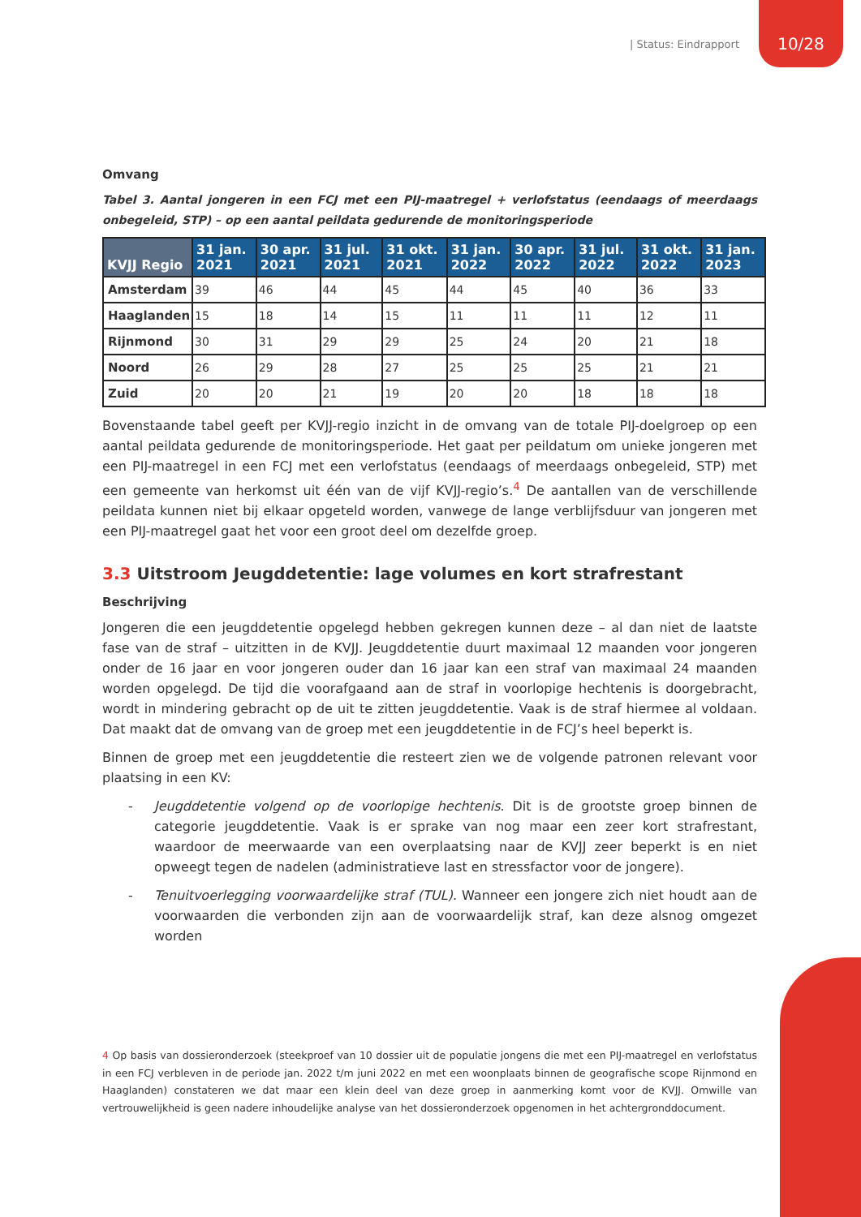| Status: Eindrapport 10/28
Omvang
Tabel 3. Aantal jongeren in een FCJ met een PIJ-maatregel + verlofstatus (eendaags of meerdaags onbegeleid, STP) – op een aantal peildata gedurende de monitoringsperiode
| KVJJ Regio | 31 jan. 2021 | 30 apr. 2021 | 31 jul. 2021 | 31 okt. 2021 | 31 jan. 2022 | 30 apr. 2022 | 31 jul. 2022 | 31 okt. 2022 | 31 jan. 2023 |
| --- | --- | --- | --- | --- | --- | --- | --- | --- | --- |
| Amsterdam | 39 | 46 | 44 | 45 | 44 | 45 | 40 | 36 | 33 |
| Haaglanden | 15 | 18 | 14 | 15 | 11 | 11 | 11 | 12 | 11 |
| Rijnmond | 30 | 31 | 29 | 29 | 25 | 24 | 20 | 21 | 18 |
| Noord | 26 | 29 | 28 | 27 | 25 | 25 | 25 | 21 | 21 |
| Zuid | 20 | 20 | 21 | 19 | 20 | 20 | 18 | 18 | 18 |
Bovenstaande tabel geeft per KVJJ-regio inzicht in de omvang van de totale PIJ-doelgroep op een aantal peildata gedurende de monitoringsperiode. Het gaat per peildatum om unieke jongeren met een PIJ-maatregel in een FCJ met een verlofstatus (eendaags of meerdaags onbegeleid, STP) met een gemeente van herkomst uit één van de vijf KVJJ-regio’s.<sup>4</sup> De aantallen van de verschillende peildata kunnen niet bij elkaar opgeteld worden, vanwege de lange verblijfsduur van jongeren met een PIJ-maatregel gaat het voor een groot deel om dezelfde groep.
3.3 Uitstroom Jeugddetentie: lage volumes en kort strafrestant
Beschrijving
Jongeren die een jeugddetentie opgelegd hebben gekregen kunnen deze – al dan niet de laatste fase van de straf – uitzitten in de KVJJ. Jeugddetentie duurt maximaal 12 maanden voor jongeren onder de 16 jaar en voor jongeren ouder dan 16 jaar kan een straf van maximaal 24 maanden worden opgelegd. De tijd die voorafgaand aan de straf in voorlopige hechtenis is doorgebracht, wordt in mindering gebracht op de uit te zitten jeugddetentie. Vaak is de straf hiermee al voldaan. Dat maakt dat de omvang van de groep met een jeugddetentie in de FCJ’s heel beperkt is.
Binnen de groep met een jeugddetentie die resteert zien we de volgende patronen relevant voor plaatsing in een KV:
- Jeugddetentie volgend op de voorlopige hechtenis. Dit is de grootste groep binnen de categorie jeugddetentie. Vaak is er sprake van nog maar een zeer kort strafrestant, waardoor de meerwaarde van een overplaatsing naar de KVJJ zeer beperkt is en niet opweegt tegen de nadelen (administratieve last en stressfactor voor de jongere).
- Tenuitvoerlegging voorwaardelijke straf (TUL). Wanneer een jongere zich niet houdt aan de voorwaarden die verbonden zijn aan de voorwaardelijk straf, kan deze alsnog omgezet worden
4 Op basis van dossieronderzoek (steekproef van 10 dossier uit de populatie jongens die met een PIJ-maatregel en verlofstatus in een FCJ verbleven in de periode jan. 2022 t/m juni 2022 en met een woonplaats binnen de geografische scope Rijnmond en Haaglanden) constateren we dat maar een klein deel van deze groep in aanmerking komt voor de KVJJ. Omwille van vertrouwelijkheid is geen nadere inhoudelijke analyse van het dossieronderzoek opgenomen in het achtergronddocument.